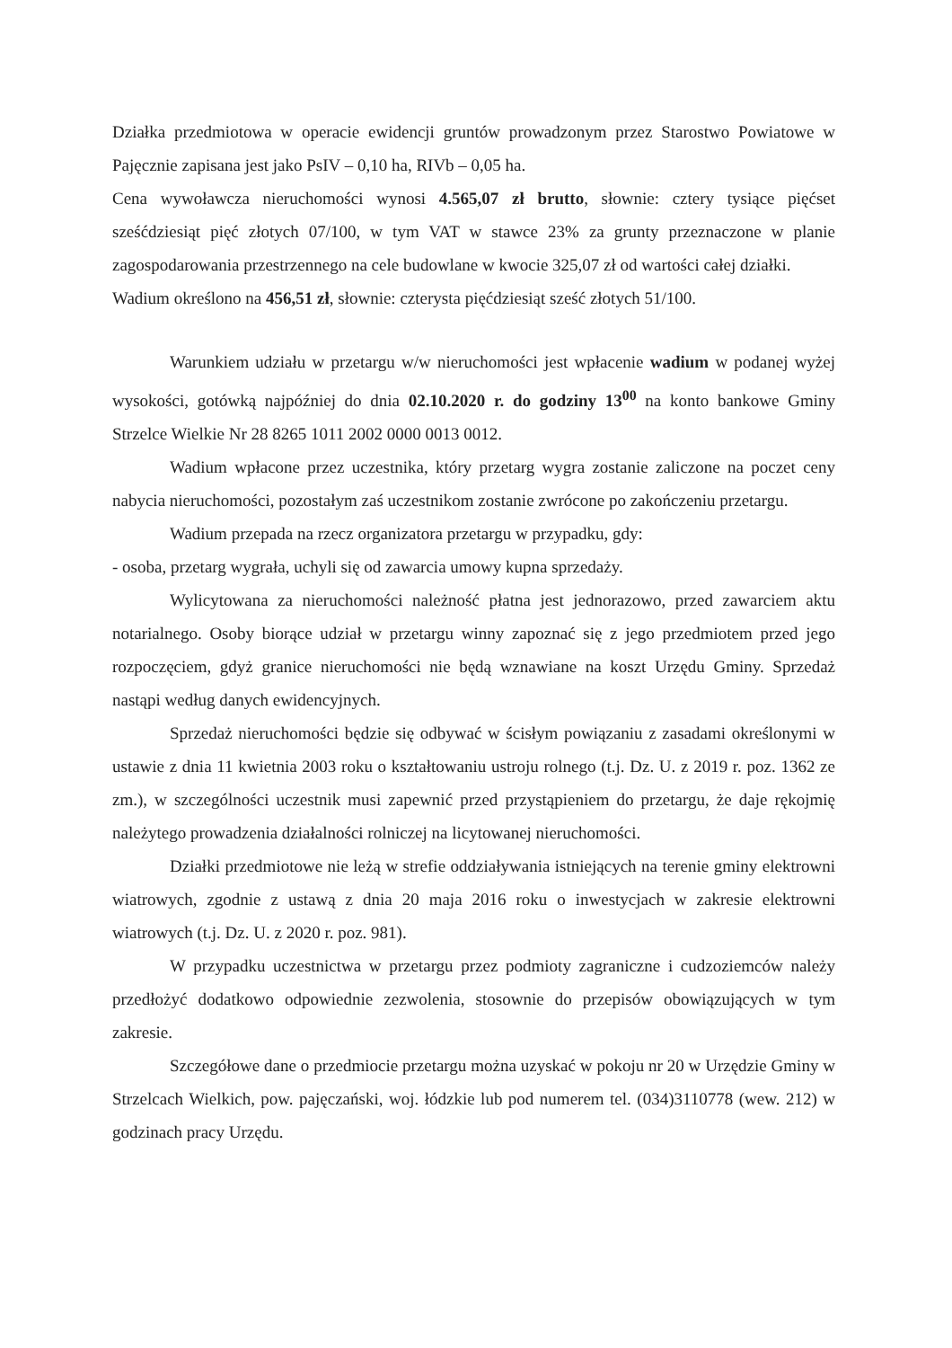Działka przedmiotowa w operacie ewidencji gruntów prowadzonym przez Starostwo Powiatowe w Pajęcznie zapisana jest jako PsIV – 0,10 ha, RIVb – 0,05 ha.
Cena wywoławcza nieruchomości wynosi 4.565,07 zł brutto, słownie: cztery tysiące pięćset sześćdziesiąt pięć złotych 07/100, w tym VAT w stawce 23% za grunty przeznaczone w planie zagospodarowania przestrzennego na cele budowlane w kwocie 325,07 zł od wartości całej działki.
Wadium określono na 456,51 zł, słownie: czterysta pięćdziesiąt sześć złotych 51/100.
Warunkiem udziału w przetargu w/w nieruchomości jest wpłacenie wadium w podanej wyżej wysokości, gotówką najpóźniej do dnia 02.10.2020 r. do godziny 13<sup>00</sup> na konto bankowe Gminy Strzelce Wielkie Nr 28 8265 1011 2002 0000 0013 0012.
Wadium wpłacone przez uczestnika, który przetarg wygra zostanie zaliczone na poczet ceny nabycia nieruchomości, pozostałym zaś uczestnikom zostanie zwrócone po zakończeniu przetargu.
Wadium przepada na rzecz organizatora przetargu w przypadku, gdy:
- osoba, przetarg wygrała, uchyli się od zawarcia umowy kupna sprzedaży.
Wylicytowana za nieruchomości należność płatna jest jednorazowo, przed zawarciem aktu notarialnego. Osoby biorące udział w przetargu winny zapoznać się z jego przedmiotem przed jego rozpoczęciem, gdyż granice nieruchomości nie będą wznawiane na koszt Urzędu Gminy. Sprzedaż nastąpi według danych ewidencyjnych.
Sprzedaż nieruchomości będzie się odbywać w ścisłym powiązaniu z zasadami określonymi w ustawie z dnia 11 kwietnia 2003 roku o kształtowaniu ustroju rolnego (t.j. Dz. U. z 2019 r. poz. 1362 ze zm.), w szczególności uczestnik musi zapewnić przed przystąpieniem do przetargu, że daje rękojmię należytego prowadzenia działalności rolniczej na licytowanej nieruchomości.
Działki przedmiotowe nie leżą w strefie oddziaływania istniejących na terenie gminy elektrowni wiatrowych, zgodnie z ustawą z dnia 20 maja 2016 roku o inwestycjach w zakresie elektrowni wiatrowych (t.j. Dz. U. z 2020 r. poz. 981).
W przypadku uczestnictwa w przetargu przez podmioty zagraniczne i cudzoziemców należy przedłożyć dodatkowo odpowiednie zezwolenia, stosownie do przepisów obowiązujących w tym zakresie.
Szczegółowe dane o przedmiocie przetargu można uzyskać w pokoju nr 20 w Urzędzie Gminy w Strzelcach Wielkich, pow. pajęczański, woj. łódzkie lub pod numerem tel. (034)3110778 (wew. 212) w godzinach pracy Urzędu.